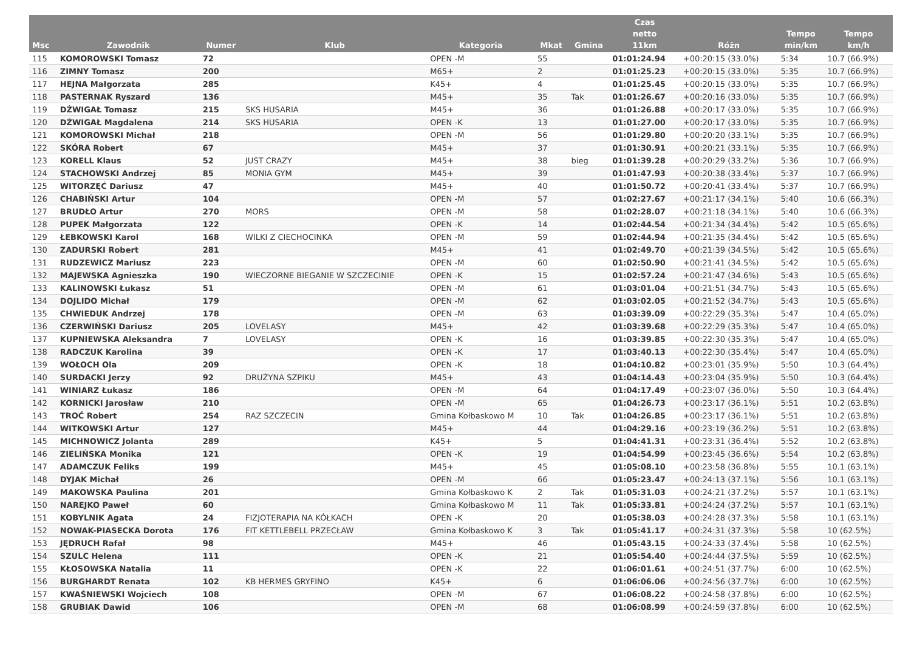| Msc | Zawodnik | Numer | Klub | Kategoria | Mkat | Gmina | Czas netto 11km | Różn | Tempo min/km | Tempo km/h |
| --- | --- | --- | --- | --- | --- | --- | --- | --- | --- | --- |
| 115 | KOMOROWSKI Tomasz | 72 | | OPEN -M | 55 | | 01:01:24.94 | +00:20:15 (33.0%) | 5:34 | 10.7 (66.9%) |
| 116 | ZIMNY Tomasz | 200 | | M65+ | 2 | | 01:01:25.23 | +00:20:15 (33.0%) | 5:35 | 10.7 (66.9%) |
| 117 | HEJNA Małgorzata | 285 | | K45+ | 4 | | 01:01:25.45 | +00:20:15 (33.0%) | 5:35 | 10.7 (66.9%) |
| 118 | PASTERNAK Ryszard | 136 | | M45+ | 35 | Tak | 01:01:26.67 | +00:20:16 (33.0%) | 5:35 | 10.7 (66.9%) |
| 119 | DŹWIGAŁ Tomasz | 215 | SKS HUSARIA | M45+ | 36 | | 01:01:26.88 | +00:20:17 (33.0%) | 5:35 | 10.7 (66.9%) |
| 120 | DŹWIGAŁ Magdalena | 214 | SKS HUSARIA | OPEN -K | 13 | | 01:01:27.00 | +00:20:17 (33.0%) | 5:35 | 10.7 (66.9%) |
| 121 | KOMOROWSKI Michał | 218 | | OPEN -M | 56 | | 01:01:29.80 | +00:20:20 (33.1%) | 5:35 | 10.7 (66.9%) |
| 122 | SKÓRA Robert | 67 | | M45+ | 37 | | 01:01:30.91 | +00:20:21 (33.1%) | 5:35 | 10.7 (66.9%) |
| 123 | KORELL Klaus | 52 | JUST CRAZY | M45+ | 38 | bieg | 01:01:39.28 | +00:20:29 (33.2%) | 5:36 | 10.7 (66.9%) |
| 124 | STACHOWSKI Andrzej | 85 | MONIA GYM | M45+ | 39 | | 01:01:47.93 | +00:20:38 (33.4%) | 5:37 | 10.7 (66.9%) |
| 125 | WITORZĘĆ Dariusz | 47 | | M45+ | 40 | | 01:01:50.72 | +00:20:41 (33.4%) | 5:37 | 10.7 (66.9%) |
| 126 | CHABIŃSKI Artur | 104 | | OPEN -M | 57 | | 01:02:27.67 | +00:21:17 (34.1%) | 5:40 | 10.6 (66.3%) |
| 127 | BRUDŁO Artur | 270 | MORS | OPEN -M | 58 | | 01:02:28.07 | +00:21:18 (34.1%) | 5:40 | 10.6 (66.3%) |
| 128 | PUPEK Małgorzata | 122 | | OPEN -K | 14 | | 01:02:44.54 | +00:21:34 (34.4%) | 5:42 | 10.5 (65.6%) |
| 129 | ŁEBKOWSKI Karol | 168 | WILKI Z CIECHOCINKA | OPEN -M | 59 | | 01:02:44.94 | +00:21:35 (34.4%) | 5:42 | 10.5 (65.6%) |
| 130 | ZADURSKI Robert | 281 | | M45+ | 41 | | 01:02:49.70 | +00:21:39 (34.5%) | 5:42 | 10.5 (65.6%) |
| 131 | RUDZEWICZ Mariusz | 223 | | OPEN -M | 60 | | 01:02:50.90 | +00:21:41 (34.5%) | 5:42 | 10.5 (65.6%) |
| 132 | MAJEWSKA Agnieszka | 190 | WIECZORNE BIEGANIE W SZCZECINIE | OPEN -K | 15 | | 01:02:57.24 | +00:21:47 (34.6%) | 5:43 | 10.5 (65.6%) |
| 133 | KALINOWSKI Łukasz | 51 | | OPEN -M | 61 | | 01:03:01.04 | +00:21:51 (34.7%) | 5:43 | 10.5 (65.6%) |
| 134 | DOJLIDO Michał | 179 | | OPEN -M | 62 | | 01:03:02.05 | +00:21:52 (34.7%) | 5:43 | 10.5 (65.6%) |
| 135 | CHWIEDUK Andrzej | 178 | | OPEN -M | 63 | | 01:03:39.09 | +00:22:29 (35.3%) | 5:47 | 10.4 (65.0%) |
| 136 | CZERWIŃSKI Dariusz | 205 | LOVELASY | M45+ | 42 | | 01:03:39.68 | +00:22:29 (35.3%) | 5:47 | 10.4 (65.0%) |
| 137 | KUPNIEWSKA Aleksandra | 7 | LOVELASY | OPEN -K | 16 | | 01:03:39.85 | +00:22:30 (35.3%) | 5:47 | 10.4 (65.0%) |
| 138 | RADCZUK Karolina | 39 | | OPEN -K | 17 | | 01:03:40.13 | +00:22:30 (35.4%) | 5:47 | 10.4 (65.0%) |
| 139 | WOŁOCH Ola | 209 | | OPEN -K | 18 | | 01:04:10.82 | +00:23:01 (35.9%) | 5:50 | 10.3 (64.4%) |
| 140 | SURDACKI Jerzy | 92 | DRUŻYNA SZPIKU | M45+ | 43 | | 01:04:14.43 | +00:23:04 (35.9%) | 5:50 | 10.3 (64.4%) |
| 141 | WINIARZ Łukasz | 186 | | OPEN -M | 64 | | 01:04:17.49 | +00:23:07 (36.0%) | 5:50 | 10.3 (64.4%) |
| 142 | KORNICKI Jarosław | 210 | | OPEN -M | 65 | | 01:04:26.73 | +00:23:17 (36.1%) | 5:51 | 10.2 (63.8%) |
| 143 | TROĆ Robert | 254 | RAZ SZCZECIN | Gmina Kołbaskowo M | 10 | Tak | 01:04:26.85 | +00:23:17 (36.1%) | 5:51 | 10.2 (63.8%) |
| 144 | WITKOWSKI Artur | 127 | | M45+ | 44 | | 01:04:29.16 | +00:23:19 (36.2%) | 5:51 | 10.2 (63.8%) |
| 145 | MICHNOWICZ Jolanta | 289 | | K45+ | 5 | | 01:04:41.31 | +00:23:31 (36.4%) | 5:52 | 10.2 (63.8%) |
| 146 | ZIELIŃSKA Monika | 121 | | OPEN -K | 19 | | 01:04:54.99 | +00:23:45 (36.6%) | 5:54 | 10.2 (63.8%) |
| 147 | ADAMCZUK Feliks | 199 | | M45+ | 45 | | 01:05:08.10 | +00:23:58 (36.8%) | 5:55 | 10.1 (63.1%) |
| 148 | DYJAK Michał | 26 | | OPEN -M | 66 | | 01:05:23.47 | +00:24:13 (37.1%) | 5:56 | 10.1 (63.1%) |
| 149 | MAKOWSKA Paulina | 201 | | Gmina Kołbaskowo K | 2 | Tak | 01:05:31.03 | +00:24:21 (37.2%) | 5:57 | 10.1 (63.1%) |
| 150 | NAREJKO Paweł | 60 | | Gmina Kołbaskowo M | 11 | Tak | 01:05:33.81 | +00:24:24 (37.2%) | 5:57 | 10.1 (63.1%) |
| 151 | KOBYLNIK Agata | 24 | FIZJOTERAPIA NA KÓŁKACH | OPEN -K | 20 | | 01:05:38.03 | +00:24:28 (37.3%) | 5:58 | 10.1 (63.1%) |
| 152 | NOWAK-PIASECKA Dorota | 176 | FIT KETTLEBELL PRZECŁAW | Gmina Kołbaskowo K | 3 | Tak | 01:05:41.17 | +00:24:31 (37.3%) | 5:58 | 10 (62.5%) |
| 153 | JĘDRUCH Rafał | 98 | | M45+ | 46 | | 01:05:43.15 | +00:24:33 (37.4%) | 5:58 | 10 (62.5%) |
| 154 | SZULC Helena | 111 | | OPEN -K | 21 | | 01:05:54.40 | +00:24:44 (37.5%) | 5:59 | 10 (62.5%) |
| 155 | KŁOSOWSKA Natalia | 11 | | OPEN -K | 22 | | 01:06:01.61 | +00:24:51 (37.7%) | 6:00 | 10 (62.5%) |
| 156 | BURGHARDT Renata | 102 | KB HERMES GRYFINO | K45+ | 6 | | 01:06:06.06 | +00:24:56 (37.7%) | 6:00 | 10 (62.5%) |
| 157 | KWAŚNIEWSKI Wojciech | 108 | | OPEN -M | 67 | | 01:06:08.22 | +00:24:58 (37.8%) | 6:00 | 10 (62.5%) |
| 158 | GRUBIAK Dawid | 106 | | OPEN -M | 68 | | 01:06:08.99 | +00:24:59 (37.8%) | 6:00 | 10 (62.5%) |